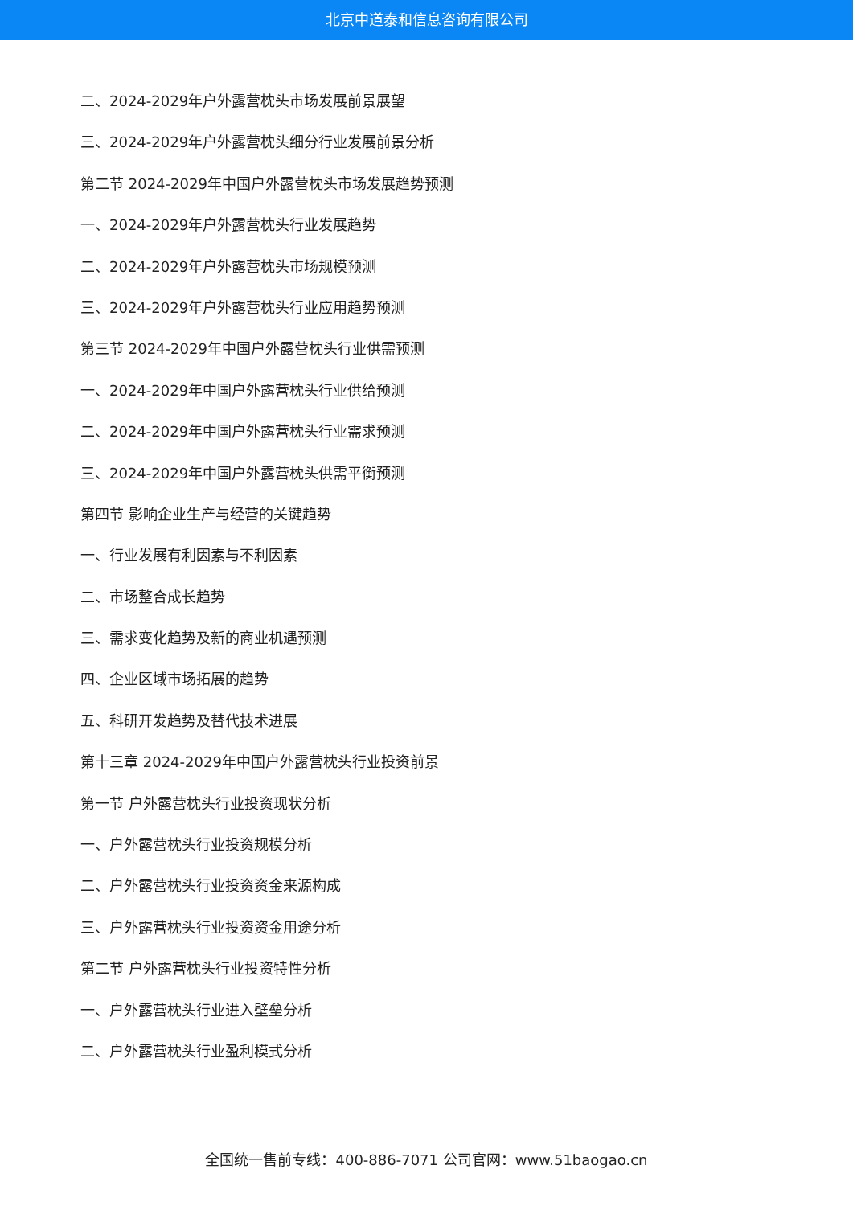北京中道泰和信息咨询有限公司
二、2024-2029年户外露营枕头市场发展前景展望
三、2024-2029年户外露营枕头细分行业发展前景分析
第二节 2024-2029年中国户外露营枕头市场发展趋势预测
一、2024-2029年户外露营枕头行业发展趋势
二、2024-2029年户外露营枕头市场规模预测
三、2024-2029年户外露营枕头行业应用趋势预测
第三节 2024-2029年中国户外露营枕头行业供需预测
一、2024-2029年中国户外露营枕头行业供给预测
二、2024-2029年中国户外露营枕头行业需求预测
三、2024-2029年中国户外露营枕头供需平衡预测
第四节 影响企业生产与经营的关键趋势
一、行业发展有利因素与不利因素
二、市场整合成长趋势
三、需求变化趋势及新的商业机遇预测
四、企业区域市场拓展的趋势
五、科研开发趋势及替代技术进展
第十三章 2024-2029年中国户外露营枕头行业投资前景
第一节 户外露营枕头行业投资现状分析
一、户外露营枕头行业投资规模分析
二、户外露营枕头行业投资资金来源构成
三、户外露营枕头行业投资资金用途分析
第二节 户外露营枕头行业投资特性分析
一、户外露营枕头行业进入壁垒分析
二、户外露营枕头行业盈利模式分析
全国统一售前专线：400-886-7071 公司官网：www.51baogao.cn